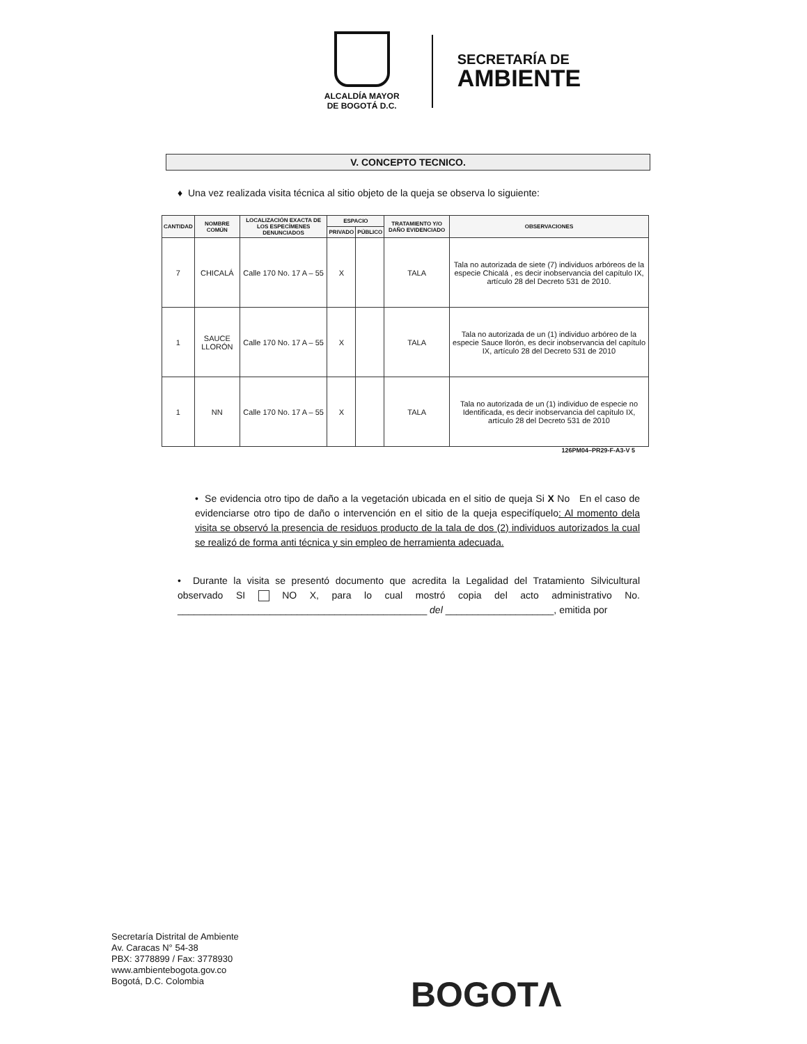ALCALDÍA MAYOR
DE BOGOTÁ D.C.
SECRETARÍA DE
AMBIENTE
V. CONCEPTO TECNICO.
♦ Una vez realizada visita técnica al sitio objeto de la queja se observa lo siguiente:
| CANTIDAD | NOMBRE COMÚN | LOCALIZACIÓN EXACTA DE LOS ESPECÍMENES DENUNCIADOS | ESPACIO | | TRATAMIENTO Y/O DAÑO EVIDENCIADO | OBSERVACIONES |
| --- | --- | --- | --- | --- | --- | --- |
| | | | PRIVADO | PÚBLICO | | |
| 7 | CHICALÁ | Calle 170 No. 17 A – 55 | X | | TALA | Tala no autorizada de siete (7) individuos arbóreos de la especie Chicalá , es decir inobservancia del capítulo IX, artículo 28 del Decreto 531 de 2010. |
| 1 | SAUCE LLORÓN | Calle 170 No. 17 A – 55 | X | | TALA | Tala no autorizada de un (1) individuo arbóreo de la especie Sauce llorón, es decir inobservancia del capítulo IX, artículo 28 del Decreto 531 de 2010 |
| 1 | NN | Calle 170 No. 17 A – 55 | X | | TALA | Tala no autorizada de un (1) individuo de especie no Identificada, es decir inobservancia del capítulo IX, artículo 28 del Decreto 531 de 2010 |
126PM04–PR29-F-A3-V 5
• Se evidencia otro tipo de daño a la vegetación ubicada en el sitio de queja Si X No En el caso de evidenciarse otro tipo de daño o intervención en el sitio de la queja especifíquelo: Al momento dela visita se observó la presencia de residuos producto de la tala de dos (2) individuos autorizados la cual se realizó de forma anti técnica y sin empleo de herramienta adecuada.
• Durante la visita se presentó documento que acredita la Legalidad del Tratamiento Silvicultural observado SI NO X, para lo cual mostró copia del acto administrativo No. ______________________________________________ del ____________________, emitida por
Secretaría Distrital de Ambiente
Av. Caracas N° 54-38
PBX: 3778899 / Fax: 3778930
www.ambientebogota.gov.co
Bogotá, D.C. Colombia
BOGOTΛ